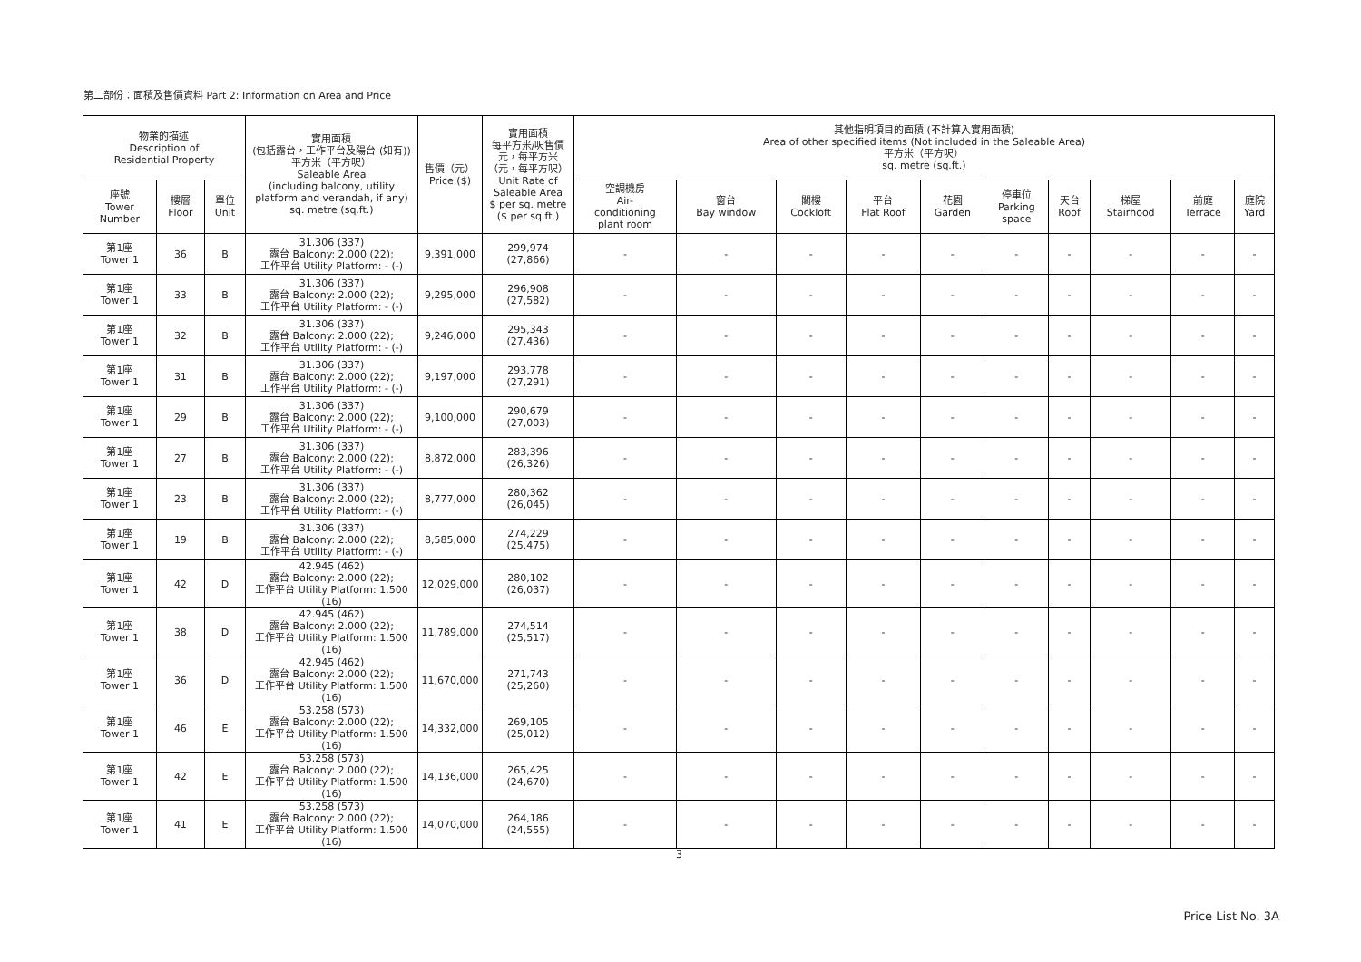第二部份：面積及售價資料 Part 2: Information on Area and Price
| 物業的描述 Description of Residential Property | | | 實用面積 (包括露台，工作平台及陽台 (如有)) 平方米（平方呎） Saleable Area (including balcony, utility platform and verandah, if any) sq. metre (sq.ft.) | 售價（元） Price ($) | 實用面積 每平方米/呎售價 元，每平方米 （元，每平方呎） Unit Rate of Saleable Area $ per sq. metre ($ per sq.ft.) | 其他指明項目的面積 (不計算入實用面積) Area of other specified items (Not included in the Saleable Area) 平方米（平方呎） sq. metre (sq.ft.) | | | | | | | | | |
| --- | --- | --- | --- | --- | --- | --- | --- | --- | --- | --- | --- | --- | --- | --- | --- |
| 座號 Tower Number | 樓層 Floor | 單位 Unit | | | | 空調機房 Air- conditioning plant room | 窗台 Bay window | 閣樓 Cockloft | 平台 Flat Roof | 花園 Garden | 停車位 Parking space | 天台 Roof | 梯屋 Stairhood | 前庭 Terrace | 庭院 Yard |
| 第1座 Tower 1 | 36 | B | 31.306 (337) 露台 Balcony: 2.000 (22); 工作平台 Utility Platform: - (-) | 9,391,000 | 299,974 (27,866) | - | - | - | - | - | - | - | - | - | - |
| 第1座 Tower 1 | 33 | B | 31.306 (337) 露台 Balcony: 2.000 (22); 工作平台 Utility Platform: - (-) | 9,295,000 | 296,908 (27,582) | - | - | - | - | - | - | - | - | - | - |
| 第1座 Tower 1 | 32 | B | 31.306 (337) 露台 Balcony: 2.000 (22); 工作平台 Utility Platform: - (-) | 9,246,000 | 295,343 (27,436) | - | - | - | - | - | - | - | - | - | - |
| 第1座 Tower 1 | 31 | B | 31.306 (337) 露台 Balcony: 2.000 (22); 工作平台 Utility Platform: - (-) | 9,197,000 | 293,778 (27,291) | - | - | - | - | - | - | - | - | - | - |
| 第1座 Tower 1 | 29 | B | 31.306 (337) 露台 Balcony: 2.000 (22); 工作平台 Utility Platform: - (-) | 9,100,000 | 290,679 (27,003) | - | - | - | - | - | - | - | - | - | - |
| 第1座 Tower 1 | 27 | B | 31.306 (337) 露台 Balcony: 2.000 (22); 工作平台 Utility Platform: - (-) | 8,872,000 | 283,396 (26,326) | - | - | - | - | - | - | - | - | - | - |
| 第1座 Tower 1 | 23 | B | 31.306 (337) 露台 Balcony: 2.000 (22); 工作平台 Utility Platform: - (-) | 8,777,000 | 280,362 (26,045) | - | - | - | - | - | - | - | - | - | - |
| 第1座 Tower 1 | 19 | B | 31.306 (337) 露台 Balcony: 2.000 (22); 工作平台 Utility Platform: - (-) | 8,585,000 | 274,229 (25,475) | - | - | - | - | - | - | - | - | - | - |
| 第1座 Tower 1 | 42 | D | 42.945 (462) 露台 Balcony: 2.000 (22); 工作平台 Utility Platform: 1.500 (16) | 12,029,000 | 280,102 (26,037) | - | - | - | - | - | - | - | - | - | - |
| 第1座 Tower 1 | 38 | D | 42.945 (462) 露台 Balcony: 2.000 (22); 工作平台 Utility Platform: 1.500 (16) | 11,789,000 | 274,514 (25,517) | - | - | - | - | - | - | - | - | - | - |
| 第1座 Tower 1 | 36 | D | 42.945 (462) 露台 Balcony: 2.000 (22); 工作平台 Utility Platform: 1.500 (16) | 11,670,000 | 271,743 (25,260) | - | - | - | - | - | - | - | - | - | - |
| 第1座 Tower 1 | 46 | E | 53.258 (573) 露台 Balcony: 2.000 (22); 工作平台 Utility Platform: 1.500 (16) | 14,332,000 | 269,105 (25,012) | - | - | - | - | - | - | - | - | - | - |
| 第1座 Tower 1 | 42 | E | 53.258 (573) 露台 Balcony: 2.000 (22); 工作平台 Utility Platform: 1.500 (16) | 14,136,000 | 265,425 (24,670) | - | - | - | - | - | - | - | - | - | - |
| 第1座 Tower 1 | 41 | E | 53.258 (573) 露台 Balcony: 2.000 (22); 工作平台 Utility Platform: 1.500 (16) | 14,070,000 | 264,186 (24,555) | - | - | - | - | - | - | - | - | - | - |
3
Price List No. 3A